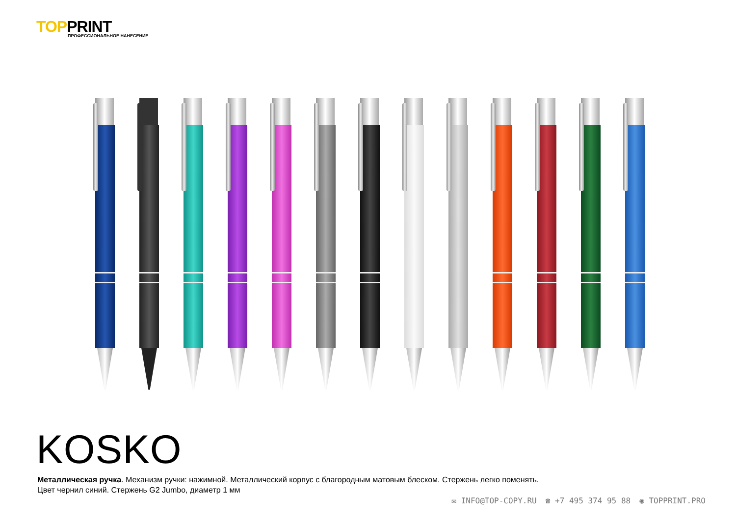TOPPRINT
ПРОФЕССИОНАЛЬНОЕ НАНЕСЕНИЕ
KOSKO
Металлическая ручка. Механизм ручки: нажимной. Металлический корпус с благородным матовым блеском. Стержень легко поменять.
Цвет чернил синий. Стержень G2 Jumbo, диаметр 1 мм
✉ INFO@TOP-COPY.RU ☎ +7 495 374 95 88 ◉ TOPPRINT.PRO